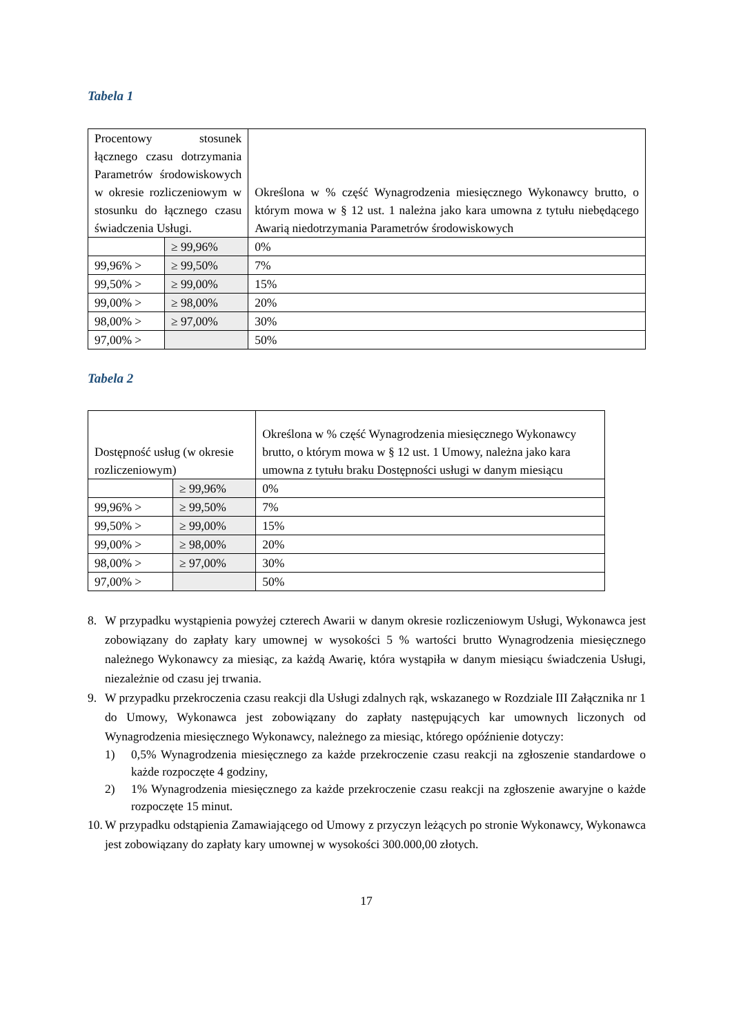Tabela 1
| Procentowy stosunek łącznego czasu dotrzymania Parametrów środowiskowych w okresie rozliczeniowym w stosunku do łącznego czasu świadczenia Usługi. | | Określona w % część Wynagrodzenia miesięcznego Wykonawcy brutto, o którym mowa w § 12 ust. 1 należna jako kara umowna z tytułu niebędącego Awarią niedotrzymania Parametrów środowiskowych |
| | ≥ 99,96% | 0% |
| 99,96% > | ≥ 99,50% | 7% |
| 99,50% > | ≥ 99,00% | 15% |
| 99,00% > | ≥ 98,00% | 20% |
| 98,00% > | ≥ 97,00% | 30% |
| 97,00% > | | 50% |
Tabela 2
| Dostępność usług (w okresie rozliczeniowym) | | Określona w % część Wynagrodzenia miesięcznego Wykonawcy brutto, o którym mowa w § 12 ust. 1 Umowy, należna jako kara umowna z tytułu braku Dostępności usługi w danym miesiącu |
| | ≥ 99,96% | 0% |
| 99,96% > | ≥ 99,50% | 7% |
| 99,50% > | ≥ 99,00% | 15% |
| 99,00% > | ≥ 98,00% | 20% |
| 98,00% > | ≥ 97,00% | 30% |
| 97,00% > | | 50% |
8. W przypadku wystąpienia powyżej czterech Awarii w danym okresie rozliczeniowym Usługi, Wykonawca jest zobowiązany do zapłaty kary umownej w wysokości 5 % wartości brutto Wynagrodzenia miesięcznego należnego Wykonawcy za miesiąc, za każdą Awarię, która wystąpiła w danym miesiącu świadczenia Usługi, niezależnie od czasu jej trwania.
9. W przypadku przekroczenia czasu reakcji dla Usługi zdalnych rąk, wskazanego w Rozdziale III Załącznika nr 1 do Umowy, Wykonawca jest zobowiązany do zapłaty następujących kar umownych liczonych od Wynagrodzenia miesięcznego Wykonawcy, należnego za miesiąc, którego opóźnienie dotyczy:
1) 0,5% Wynagrodzenia miesięcznego za każde przekroczenie czasu reakcji na zgłoszenie standardowe o każde rozpoczęte 4 godziny,
2) 1% Wynagrodzenia miesięcznego za każde przekroczenie czasu reakcji na zgłoszenie awaryjne o każde rozpoczęte 15 minut.
10. W przypadku odstąpienia Zamawiającego od Umowy z przyczyn leżących po stronie Wykonawcy, Wykonawca jest zobowiązany do zapłaty kary umownej w wysokości 300.000,00 złotych.
17